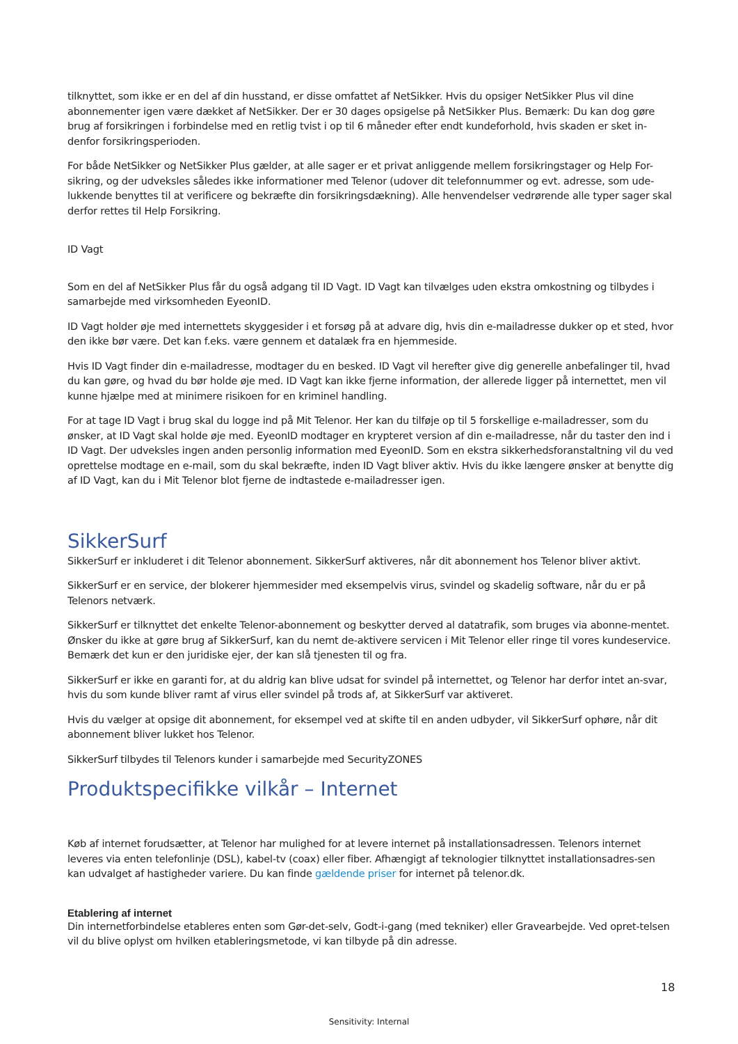tilknyttet, som ikke er en del af din husstand, er disse omfattet af NetSikker. Hvis du opsiger NetSikker Plus vil dine abonnementer igen være dækket af NetSikker. Der er 30 dages opsigelse på NetSikker Plus. Bemærk: Du kan dog gøre brug af forsikringen i forbindelse med en retlig tvist i op til 6 måneder efter endt kundeforhold, hvis skaden er sket in-denfor forsikringsperioden.
For både NetSikker og NetSikker Plus gælder, at alle sager er et privat anliggende mellem forsikringstager og Help For-sikring, og der udveksles således ikke informationer med Telenor (udover dit telefonnummer og evt. adresse, som ude-lukkende benyttes til at verificere og bekræfte din forsikringsdækning). Alle henvendelser vedrørende alle typer sager skal derfor rettes til Help Forsikring.
ID Vagt
Som en del af NetSikker Plus får du også adgang til ID Vagt. ID Vagt kan tilvælges uden ekstra omkostning og tilbydes i samarbejde med virksomheden EyeonID.
ID Vagt holder øje med internettets skyggesider i et forsøg på at advare dig, hvis din e-mailadresse dukker op et sted, hvor den ikke bør være. Det kan f.eks. være gennem et datalæk fra en hjemmeside.
Hvis ID Vagt finder din e-mailadresse, modtager du en besked. ID Vagt vil herefter give dig generelle anbefalinger til, hvad du kan gøre, og hvad du bør holde øje med. ID Vagt kan ikke fjerne information, der allerede ligger på internettet, men vil kunne hjælpe med at minimere risikoen for en kriminel handling.
For at tage ID Vagt i brug skal du logge ind på Mit Telenor. Her kan du tilføje op til 5 forskellige e-mailadresser, som du ønsker, at ID Vagt skal holde øje med. EyeonID modtager en krypteret version af din e-mailadresse, når du taster den ind i ID Vagt. Der udveksles ingen anden personlig information med EyeonID. Som en ekstra sikkerhedsforanstaltning vil du ved oprettelse modtage en e-mail, som du skal bekræfte, inden ID Vagt bliver aktiv. Hvis du ikke længere ønsker at benytte dig af ID Vagt, kan du i Mit Telenor blot fjerne de indtastede e-mailadresser igen.
SikkerSurf
SikkerSurf er inkluderet i dit Telenor abonnement. SikkerSurf aktiveres, når dit abonnement hos Telenor bliver aktivt.
SikkerSurf er en service, der blokerer hjemmesider med eksempelvis virus, svindel og skadelig software, når du er på Telenors netværk.
SikkerSurf er tilknyttet det enkelte Telenor-abonnement og beskytter derved al datatrafik, som bruges via abonne-mentet. Ønsker du ikke at gøre brug af SikkerSurf, kan du nemt de-aktivere servicen i Mit Telenor eller ringe til vores kundeservice. Bemærk det kun er den juridiske ejer, der kan slå tjenesten til og fra.
SikkerSurf er ikke en garanti for, at du aldrig kan blive udsat for svindel på internettet, og Telenor har derfor intet an-svar, hvis du som kunde bliver ramt af virus eller svindel på trods af, at SikkerSurf var aktiveret.
Hvis du vælger at opsige dit abonnement, for eksempel ved at skifte til en anden udbyder, vil SikkerSurf ophøre, når dit abonnement bliver lukket hos Telenor.
SikkerSurf tilbydes til Telenors kunder i samarbejde med SecurityZONES
Produktspecifikke vilkår – Internet
Køb af internet forudsætter, at Telenor har mulighed for at levere internet på installationsadressen. Telenors internet leveres via enten telefonlinje (DSL), kabel-tv (coax) eller fiber. Afhængigt af teknologier tilknyttet installationsadres-sen kan udvalget af hastigheder variere. Du kan finde gældende priser for internet på telenor.dk.
Etablering af internet
Din internetforbindelse etableres enten som Gør-det-selv, Godt-i-gang (med tekniker) eller Gravearbejde. Ved opret-telsen vil du blive oplyst om hvilken etableringsmetode, vi kan tilbyde på din adresse.
18
Sensitivity: Internal